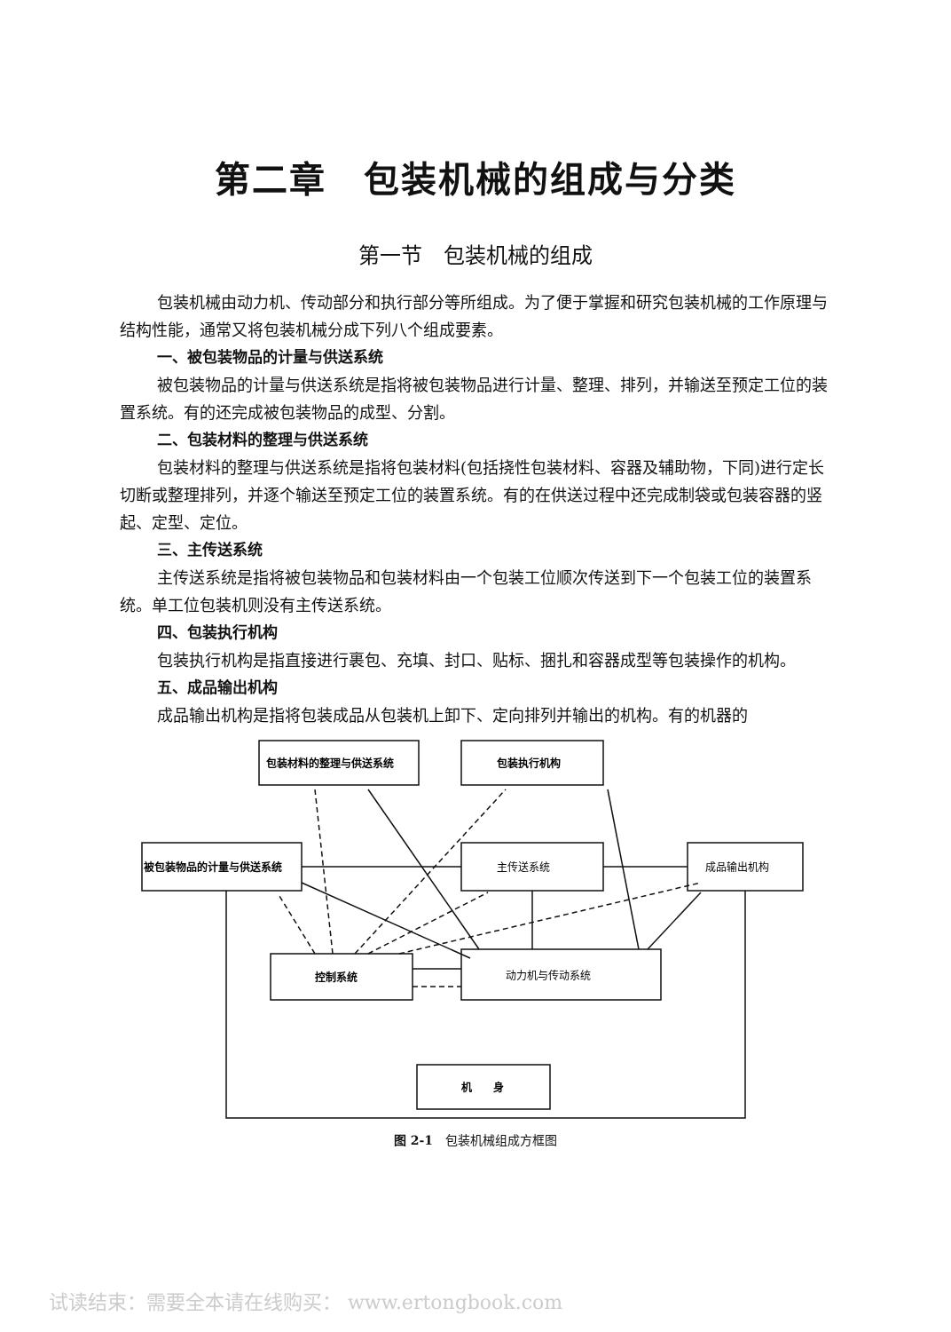第二章　包装机械的组成与分类
第一节　包装机械的组成
包装机械由动力机、传动部分和执行部分等所组成。为了便于掌握和研究包装机械的工作原理与结构性能，通常又将包装机械分成下列八个组成要素。
一、被包装物品的计量与供送系统
被包装物品的计量与供送系统是指将被包装物品进行计量、整理、排列，并输送至预定工位的装置系统。有的还完成被包装物品的成型、分割。
二、包装材料的整理与供送系统
包装材料的整理与供送系统是指将包装材料(包括挠性包装材料、容器及辅助物，下同)进行定长切断或整理排列，并逐个输送至预定工位的装置系统。有的在供送过程中还完成制袋或包装容器的竖起、定型、定位。
三、主传送系统
主传送系统是指将被包装物品和包装材料由一个包装工位顺次传送到下一个包装工位的装置系统。单工位包装机则没有主传送系统。
四、包装执行机构
包装执行机构是指直接进行裹包、充填、封口、贴标、捆扎和容器成型等包装操作的机构。
五、成品输出机构
成品输出机构是指将包装成品从包装机上卸下、定向排列并输出的机构。有的机器的
包装材料的整理与供送系统
包装执行机构
被包装物品的计量与供送系统
主传送系统
成品输出机构
控制系统
动力机与传动系统
机　　身
图 2-1　包装机械组成方框图
试读结束：需要全本请在线购买： www.ertongbook.com